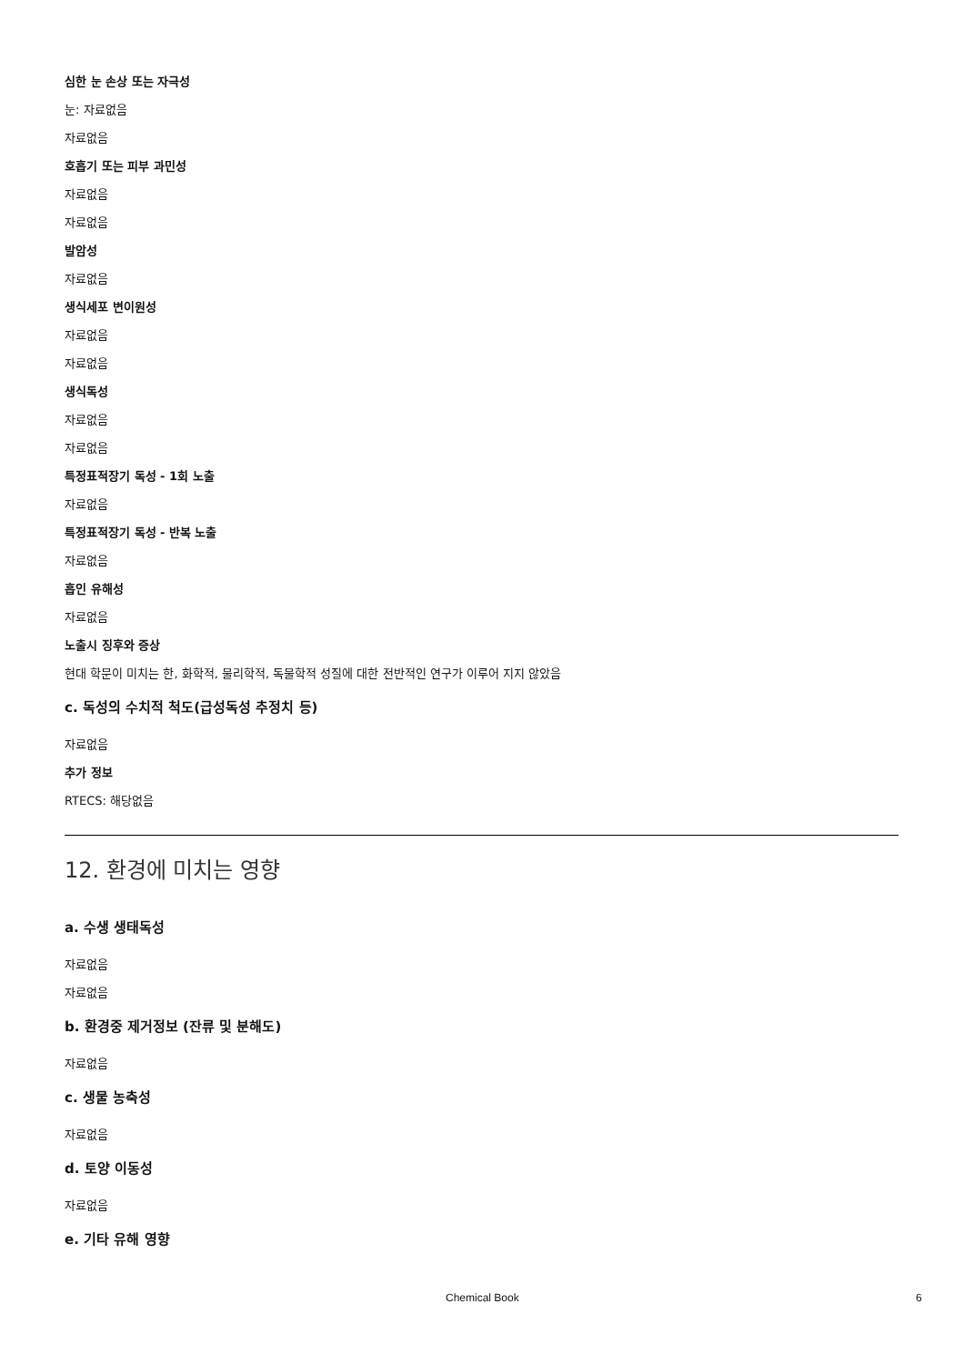심한 눈 손상 또는 자극성
눈: 자료없음
자료없음
호흡기 또는 피부 과민성
자료없음
자료없음
발암성
자료없음
생식세포 변이원성
자료없음
자료없음
생식독성
자료없음
자료없음
특정표적장기 독성 - 1회 노출
자료없음
특정표적장기 독성 - 반복 노출
자료없음
흡인 유해성
자료없음
노출시 징후와 증상
현대 학문이 미치는 한, 화학적, 물리학적, 독물학적 성질에 대한 전반적인 연구가 이루어 지지 않았음
c. 독성의 수치적 척도(급성독성 추정치 등)
자료없음
추가 정보
RTECS: 해당없음
12. 환경에 미치는 영향
a. 수생 생태독성
자료없음
자료없음
b. 환경중 제거정보 (잔류 및 분해도)
자료없음
c. 생물 농축성
자료없음
d. 토양 이동성
자료없음
e. 기타 유해 영향
Chemical Book 6